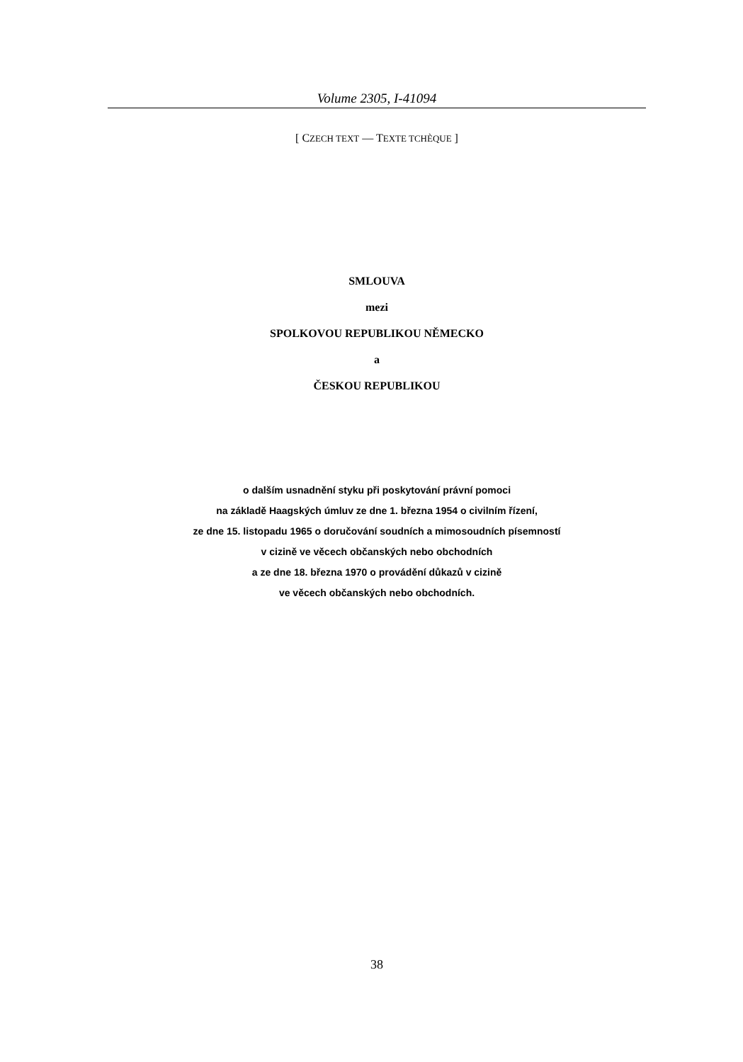Volume 2305, I-41094
[ CZECH TEXT — TEXTE TCHÈQUE ]
SMLOUVA
mezi
SPOLKOVOU REPUBLIKOU NĚMECKO
a
ČESKOU REPUBLIKOU
o dalším usnadnění styku při poskytování právní pomoci
na základě Haagských úmluv ze dne 1. března 1954 o civilním řízení,
ze dne 15. listopadu 1965 o doručování soudních a mimosoudních písemností
v cizině ve věcech občanských nebo obchodních
a ze dne 18. března 1970 o provádění důkazů v cizině
ve věcech občanských nebo obchodních.
38